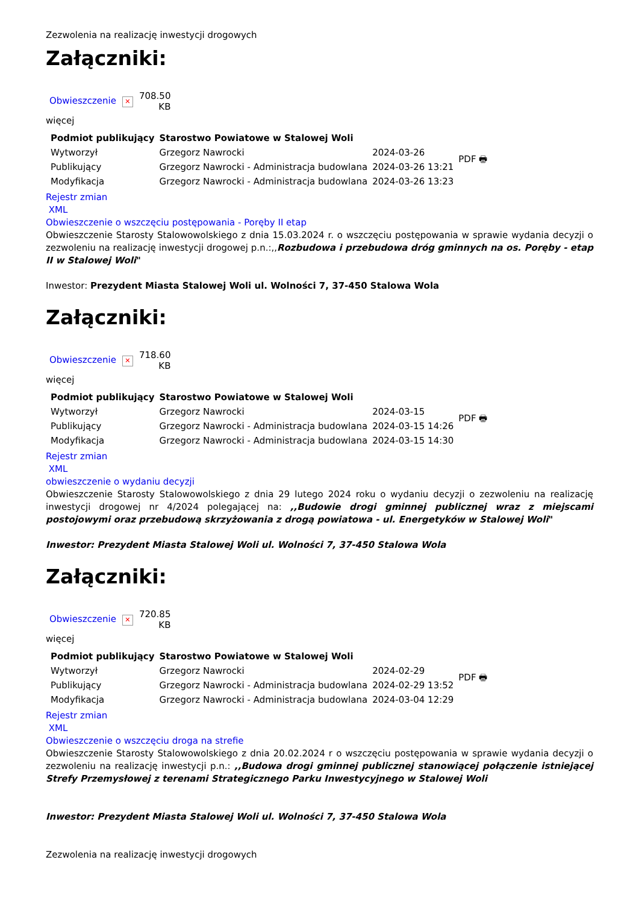Zezwolenia na realizację inwestycji drogowych
Załączniki:
| Obwieszczenie | ✕ | 708.50 KB |
więcej
| Podmiot publikujący | Starostwo Powiatowe w Stalowej Woli | | PDF 🖶 |
| Wytworzył | Grzegorz Nawrocki | 2024-03-26 | |
| Publikujący | Grzegorz Nawrocki - Administracja budowlana | 2024-03-26 13:21 | |
| Modyfikacja | Grzegorz Nawrocki - Administracja budowlana | 2024-03-26 13:23 | |
Rejestr zmian
XML
Obwieszczenie o wszczęciu postępowania - Poręby II etap
Obwieszczenie Starosty Stalowowolskiego z dnia 15.03.2024 r. o wszczęciu postępowania w sprawie wydania decyzji o zezwoleniu na realizację inwestycji drogowej p.n.:,,Rozbudowa i przebudowa dróg gminnych na os. Poręby - etap II w Stalowej Woli"
Inwestor: Prezydent Miasta Stalowej Woli ul. Wolności 7, 37-450 Stalowa Wola
Załączniki:
| Obwieszczenie | ✕ | 718.60 KB |
więcej
| Podmiot publikujący | Starostwo Powiatowe w Stalowej Woli | | PDF 🖶 |
| Wytworzył | Grzegorz Nawrocki | 2024-03-15 | |
| Publikujący | Grzegorz Nawrocki - Administracja budowlana | 2024-03-15 14:26 | |
| Modyfikacja | Grzegorz Nawrocki - Administracja budowlana | 2024-03-15 14:30 | |
Rejestr zmian
XML
obwieszczenie o wydaniu decyzji
Obwieszczenie Starosty Stalowowolskiego z dnia 29 lutego 2024 roku o wydaniu decyzji o zezwoleniu na realizację inwestycji drogowej nr 4/2024 polegającej na: ,,Budowie drogi gminnej publicznej wraz z miejscami postojowymi oraz przebudową skrzyżowania z drogą powiatowa - ul. Energetyków w Stalowej Woli"
Inwestor: Prezydent Miasta Stalowej Woli ul. Wolności 7, 37-450 Stalowa Wola
Załączniki:
| Obwieszczenie | ✕ | 720.85 KB |
więcej
| Podmiot publikujący | Starostwo Powiatowe w Stalowej Woli | | PDF 🖶 |
| Wytworzył | Grzegorz Nawrocki | 2024-02-29 | |
| Publikujący | Grzegorz Nawrocki - Administracja budowlana | 2024-02-29 13:52 | |
| Modyfikacja | Grzegorz Nawrocki - Administracja budowlana | 2024-03-04 12:29 | |
Rejestr zmian
XML
Obwieszczenie o wszczęciu droga na strefie
Obwieszczenie Starosty Stalowowolskiego z dnia 20.02.2024 r o wszczęciu postępowania w sprawie wydania decyzji o zezwoleniu na realizację inwestycji p.n.: ,,Budowa drogi gminnej publicznej stanowiącej połączenie istniejącej Strefy Przemysłowej z terenami Strategicznego Parku Inwestycyjnego w Stalowej Woli
Inwestor: Prezydent Miasta Stalowej Woli ul. Wolności 7, 37-450 Stalowa Wola
Zezwolenia na realizację inwestycji drogowych